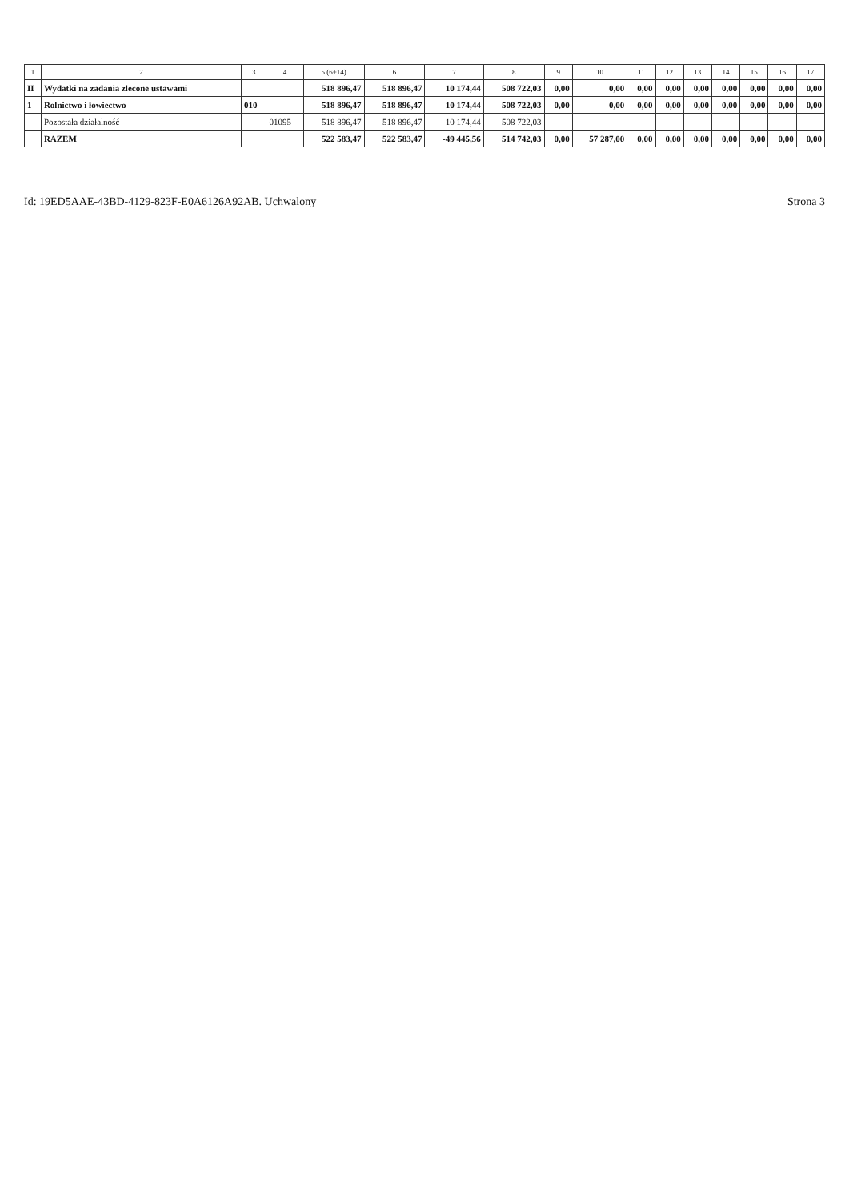| 1 | 2 | 3 | 4 | 5 (6+14) | 6 | 7 | 8 | 9 | 10 | 11 | 12 | 13 | 14 | 15 | 16 | 17 |
| --- | --- | --- | --- | --- | --- | --- | --- | --- | --- | --- | --- | --- | --- | --- | --- | --- |
| II | Wydatki na zadania zlecone ustawami | | | 518 896,47 | 518 896,47 | 10 174,44 | 508 722,03 | 0,00 | 0,00 | 0,00 | 0,00 | 0,00 | 0,00 | 0,00 | 0,00 | 0,00 |
| 1 | Rolnictwo i łowiectwo | 010 | | 518 896,47 | 518 896,47 | 10 174,44 | 508 722,03 | 0,00 | 0,00 | 0,00 | 0,00 | 0,00 | 0,00 | 0,00 | 0,00 | 0,00 |
| | Pozostała działalność | | 01095 | 518 896,47 | 518 896,47 | 10 174,44 | 508 722,03 | | | | | | | | | |
| | RAZEM | | | 522 583,47 | 522 583,47 | -49 445,56 | 514 742,03 | 0,00 | 57 287,00 | 0,00 | 0,00 | 0,00 | 0,00 | 0,00 | 0,00 | 0,00 |
Id: 19ED5AAE-43BD-4129-823F-E0A6126A92AB. Uchwalony Strona 3